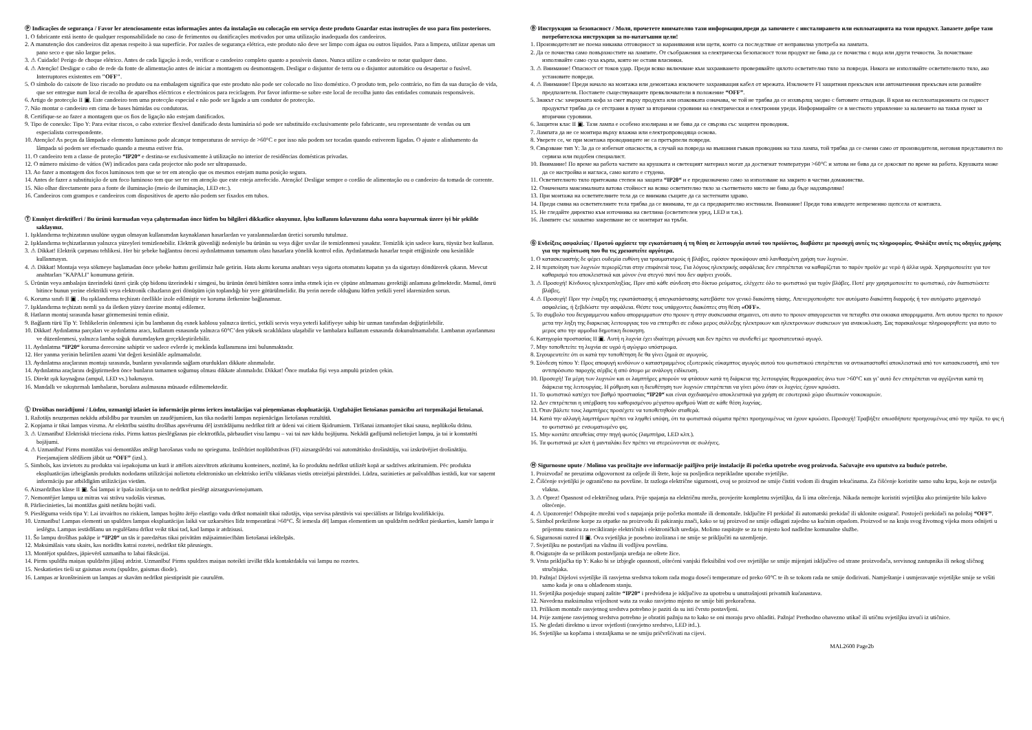Ⓟ Indicações de segurança / Favor ler atenciosamente estas informações antes da instalação ou colocação em serviço deste produto Guardar estas instruções de uso para fins posteriores.
1. O fabricante está isento de qualquer responsabilidade no caso de ferimentos ou danificações motivados por uma utilização inadequada dos candeeiros.
2. A manutenção dos candeeiros diz apenas respeito à sua superfície. Por razões de segurança elétrica, este produto não deve ser limpo com água ou outros líquidos. Para a limpeza, utilizar apenas um pano seco e que não largue pelos.
3. ⚠ Cuidado! Perigo de choque elétrico. Antes de cada ligação à rede, verificar o candeeiro completo quanto a possíveis danos. Nunca utilize o candeeiro se notar qualquer dano.
4. ⚠ Atenção! Desligar o cabo de rede da fonte de alimentação antes de iniciar a montagem ou desmontagem. Desligar o disjuntor de terra ou o disjuntor automático ou desapertar o fusível. Interruptores existentes em "OFF".
5. O símbolo do caixote de lixo riscado no produto ou na embalagem significa que este produto não pode ser colocado no lixo doméstico. O produto tem, pelo contrário, no fim da sua duração de vida, que ser entregue num local de recolha de aparelhos eléctricos e electrónicos para reciclagem. Por favor informe-se sobre este local de recolha junto das entidades comunais responsáveis.
6. Artigo de protecção II ▣. Este candeeiro tem uma protecção especial e não pode ser ligado a um condutor de protecção.
7. Não montar o candeeiro em cima de bases húmidas ou condutoras.
8. Certifique-se ao fazer a montagem que os fios de ligação não estejam danificados.
9. Tipo de conexão: Tipo Y: Para evitar riscos, o cabo exterior flexível danificado desta luminária só pode ser substituído exclusivamente pelo fabricante, seu representante de vendas ou um especialista correspondente.
10. Atenção! As peças da lâmpada e elemento luminoso pode alcançar temperaturas de serviço de >60°C e por isso não podem ser tocadas quando estiverem ligadas. O ajuste e alinhamento da lâmpada só podem ser efectuado quando a mesma estiver fria.
11. O candeeiro tem a classe de proteção “IP20“ e destina-se exclusivamente à utilização no interior de residências domésticas privadas.
12. O número máximo de vátios (W) indicados para cada projector não pode ser ultrapassado.
13. Ao fazer a montagem dos focos luminosos tem que se ter em atenção que os mesmos estejam numa posição segura.
14. Antes de fazer a substituição de um foco luminoso tem que ser ter em atenção que este esteja arrefecido. Atenção! Desligar sempre o cordão de alimentação ou o candeeiro da tomada de corrente.
15. Não olhar directamente para a fonte de iluminação (meio de iluminação, LED etc.).
16. Candeeiros com grampos e candeeiros com dispositivos de aperto não podem ser fixados em tubos.
Ⓣ Emniyet direktifleri / Bu ürünü kurmadan veya çalıştırmadan önce lütfen bu bilgileri dikkatlice okuyunuz. İşbu kullanım kılavuzunu daha sonra başvurmak üzere iyi bir şekilde saklayınız.
1. Işıklandırma teçhizatının usulüne uygun olmayan kullanımdan kaynaklanan hasarlardan ve yaralanmalardan üretici sorumlu tutulmaz.
2. Işıklandırma teçhizatlarının yalnızca yüzeyleri temizlenebilir. Elektrik güvenliği nedeniyle bu ürünün su veya diğer sıvılar ile temizlenmesi yasaktır. Temizlik için sadece kuru, tüysüz bez kullanın.
3. ⚠ Dikkat! Elektrik çarpması tehlikesi. Her bir şebeke bağlantısı öncesi aydınlatmanın tamamını olası hasarlara yönelik kontrol edin. Aydınlatmada hasarlar tespit ettiğinizde onu kesinlikle kullanmayın.
4. ⚠ Dikkat! Montaja veya sökmeye başlamadan önce şebeke hattını gerilimsiz hale getirin. Hata akımı koruma anahtarı veya sigorta otomatını kapatın ya da sigortayı döndürerek çıkarın. Mevcut anahtarları "KAPALI" konumuna getirin.
5. Ürünün veya ambalajın üzerindeki üzeri çizik çöp bidonu üzerindeki r simgesi, bu ürünün ömrü bittikten sonra imha etmek için ev çöpüne atılmaması gerektiği anlamına gelmektedir. Mamul, ömrü bitince bunun yerine elektrikli veya elektronik cihazların geri dönüşüm için toplandığı bir yere götürülmelidir. Bu yerin nerede olduğunu lütfen yetkili yerel idarenizden sorun.
6. Koruma sınıfı II ▣ . Bu ışıklandırma teçhizatı özellikle izole edilmiştir ve koruma iletkenine bağlanamaz.
7. Işıklandırma teçhizatı nemli ya da iletken yüzey üzerine montaj edilemez.
8. Hatların montaj sırasında hasar görmemesini temin ediniz.
9. Bağlantı türü Tip Y: Tehlikelerin önlenmesi için bu lambanın dış esnek kablosu yalnızca üretici, yetkili servis veya yeterli kalifiyeye sahip bir uzman tarafından değiştirilebilir.
10. Dikkat! Aydınlatma parçaları ve aydınlatma aracı, kullanım esnasında yalnızca 60°C’den yüksek sıcaklıklara ulaşabilir ve lambalara kullanım esnasında dokunulmamalıdır. Lambanın ayarlanması ve düzenlenmesi, yalnızca lamba soğuk durumdayken gerçekleştirilebilir.
11. Aydınlatma “IP20“ koruma derecesine sahiptir ve sadece evlerde iç mekânda kullanımına izni bulunmaktadır.
12. Her yanma yerinin belirtilen azami Vat değeri kesinlikle aşılmamalıdır.
13. Aydınlatma araçlarının montajı sırasında, bunların yuvalarında sağlam oturdukları dikkate alınmalıdır.
14. Aydınlatma araçlarını değiştirmeden önce bunların tamamen soğumuş olması dikkate alınmalıdır. Dikkat! Önce mutlaka fişi veya ampulü prizden çekin.
15. Direkt ışık kaynağına (ampul, LED vs.) bakmayın.
16. Mandallı ve sıkıştırmalı lambaların, borulara asılmasına müsaade edilmemektedir.
Ⓛ Drošības norādījumi / Lūdzu, uzmanīgi izlasiet šo informāciju pirms ierīces instalācijas vai pieņemšanas ekspluatācijā. Uzglabājiet lietošanas pamācību arī turpmākajai lietošanai.
1. Ražotājs neuzņemas nekādu atbildību par traumām un zaudējumiem, kas tika nodarīti lampas nepienācīgas lietošanas rezultātā.
2. Kopjama ir tikai lampas virsma. Ar elektrību saistītu drošības apsvērumu dēļ izstrādājumu nedrīkst tīrīt ar ūdeni vai citiem šķidrumiem. Tīrīšanai izmantojiet tikai sausu, neplūkošu drānu.
3. ⚠ Uzmanību! Elektriskā trieciena risks. Pirms katras pieslēgšanas pie elektrotīkla, pārbaudiet visu lampu – vai tai nav kādu bojājumu. Nekādā gadījumā nelietojiet lampu, ja tai ir konstatēti bojājumi.
4. ⚠ Uzmanību! Pirms montāžas vai demontāžas atslēgt barošanas vadu no sprieguma. Izslēdziet noplūdstrāvas (FI) aizsargslēdzi vai automātisko drošinātāju, vai izskrūvējiet drošinātāju. Pieejamajiem slēdžiem jābūt uz “OFF” (izsl.).
5. Simbols, kas izvietots zu produkta vai iepakojuma un kurā ir attēlots aizsvītrots atkritumu konteiners, nozīmē, ka šo produktu nedrīkst utilizēt kopā ar sadzīves atkritumiem. Pēc produkta ekspluatācijas izbeigšanās produkts nododams utilizācijai nolietotu elektronisko un elektrisko ierīču vākšanas vietās otreizējai pārstrādei. Lūdzu, sazinieties ar pašvaldības iestādi, kur var saņemt informāciju par atbildīgām utilizācijas vietām.
6. Aizsardzības klase II ▣. Šai lampai ir īpaša izolācija un to nedrīkst pieslēgt aizsargsavienojumam.
7. Nemontējiet lampu uz mitras vai strāvu vadošās virsmas.
8. Pārliecinieties, lai montāžas gaitā netiktu bojāti vadi.
9. Pieslēguma veids tipa Y: Lai izvairītos no riskiem, lampas bojāto ārējo elastīgo vadu drīkst nomainīt tikai ražotājs, viņa servisa pārstāvis vai speciālists ar līdzīgu kvalifikāciju.
10. Uzmanību! Lampas elementi un spuldzes lampas ekspluatācijas laikā var uzkarsēties līdz temperatūrai >60°C. Šī iemesla dēļ lampas elementiem un spuldzēm nedrīkst pieskarties, kamēr lampa ir ieslēgta. Lampas iestādīšanu un regulēšanu drīkst veikt tikai tad, kad lampa ir atdzisusi.
11. Šo lampu drošības pakāpe ir “IP20“ un tās ir paredzētas tikai privātām mājsaimniecībām lietošanai iekštelpās.
12. Maksimālais vatu skaits, kas norādīts katrai rozetei, nedrīkst tikt pārsniegts.
13. Montējot spuldzes, jāpievērš uzmanība to labai fiksācijai.
14. Pirms spuldžu maiņas spuldzēm jāļauj atdzist. Uzmanību! Pirms spuldzes maiņas noteikti izvilkt tīkla kontaktdakšu vai lampu no rozetes.
15. Neskatieties tieši uz gaismas avotu (spuldze, gaismas diode).
16. Lampas ar kronšteiniem un lampas ar skavām nedrīkst piestiprināt pie caurulēm.
Ⓑ Инструкция за безопасност / Моля, прочетете внимателно тази информация,преди да започнете с инсталирането или екплоатацията на този продукт. Запазете добре тази потребителска инструкция за по-нататъшни цели!
1. Производителят не поема никаква отговорност за наранявания или щети, които са последствие от неправилна употреба на лампата.
2. Да се почиства само повърхностите на лампите. От съображения за електрическа безопасност този продукт не бива да се почиства с вода или други течности. За почистване използвайте само суха кърпа, която не оставя власинки.
3. ⚠ Внимание! Опасност от токов удар. Преди всяко включване към захранването проверявайте цялото осветително тяло за повреди. Никога не използвайте осветителното тяло, ако установите повреди.
4. ⚠ Внимание! Преди начало на монтажа или демонтажа изключете захранващия кабел от мрежата. Изключете FI защитния прекъсвач или автоматичния прекъсвач или развийте предпазителя. Поставете съществуващите превключватели в положение “OFF”.
5. Знакът със зачеркната кофа за смет върху продукта или опаковката означава, че той не трябва да се изхвърлщ заедно с битовите отпадъци. В края на експлоатационната си годност продуктът трябва да се отстрани в пункт за вторични суровини на електрически и електронни уреди. Информирайте се в местното управление за наличието на такъв пункт за вторични суровини.
6. Защитен клас II ▣. Тази лампа е особено изолирана и не бива да се свързва със защитен проводник.
7. Лампата да не се монтира върху влажна или електропроводяща основа.
8. Уверете се, че при монтажа проводниците не са претърпели повреди.
9. Свързване тип Y: За да се избегнат опасности, в случай на повреда на външния гъвкав проводник на таза лампа, той трябва да се смени само от производителя, неговия представител по сервиза или подобен специалист.
10. Внимание! По време на работа частите на крушката и светещият материал могат да достигнат температури >60°C и затова не бива да се докосват по време на работа. Крушката може да се настройва и нагласа, само когато е студена.
11. Осветителното тяло притежава степен на защита “IP20“ и е предназначено само за използване на закрито в частни домакинства.
12. Означената максималната ватова стойност на всяко осветително тяло за съответното място не бива да бъде надхвърляна!
13. При монтажа на осветителните тела да се внимава същите да са застегнати здраво.
14. Преди смяна на осветителните тела трябва да се внимава, те да са предварително изстинали. Внимание! Преди това извадете непременно щепсела от контакта.
15. Не гледайте директно към източника на светлина (осветителен уред, LED и т.н.).
16. Лампите със захватно закрепване не се монтират на тръби.
Ⓖ Ενδείξεις ασφαλείας / Προτού αρχίσετε την εγκατάσταση ή τη θέση σε λειτουργία αυτού του προϊόντος, διαβάστε με προσοχή αυτές τις πληροφορίες. Φυλάξτε αυτές τις οδηγίες χρήσης για την περίπτωση που θα τις χρειαστείτε αργότερα.
1. Ο κατασκευαστής δε φέρει ουδεμία ευθύνη για τραυματισμούς ή βλάβες, εφόσον προκύψουν από λανθασμένη χρήση των λυχνιών.
2. Η περιποίηση των λυχνιών περιορίζεται στην επιφάνειά τους. Για λόγους ηλεκτρικής ασφάλειας δεν επιτρέπεται να καθαρίζεται το παρόν προϊόν με νερό ή άλλα υγρά. Χρησιμοποιείτε για τον καθαρισμό του αποκλειστικά και μόνον ένα στεγνό πανί που δεν αφήνει χνούδι.
3. ⚠ Προσοχή! Κίνδυνος ηλεκτροπληξίας. Πριν από κάθε σύνδεση στο δίκτυο ρεύματος, ελέγχετε όλο το φωτιστικό για τυχόν βλάβες. Ποτέ μην χρησιμοποιείτε το φωτιστικό, εάν διαπιστώσετε βλάβες.
4. ⚠ Προσοχή! Πριν την έναρξη της εγκατάστασης ή απεγκατάστασης κατεβάστε τον γενικό διακόπτη τάσης. Απενεργοποιήστε τον αυτόματο διακόπτη διαρροής ή τον αυτόματο μηχανισμό ασφαλείας, ή ξεβιδώστε την ασφάλεια. Θέστε τους υπάρχοντες διακόπτες στη θέση «OFF».
5. Το συμβολο του διεγραμμενου καδου απορριμματων στο προιον η στην συσκευασια σημαινει, οτι αυτο το προιον απαγορευεται να πεταχθει στα οικιακα απορριμματα. Αντι αυτου πρεπει το προιον μετα την ληξη της διαρκειας λειτουργιας του να επιτερθει σε ειδικο μερος συλλεξης ηλεκτρικων και ηλεκτρονικων συσκευων για ανακυκλωση. Σας παρακαλουμε πληροφορηθειτε για αυτο το μερος απο την αρμοδια δημοτικη διοικηση.
6. Κατηγορία προστασίας II ▣. Αυτή η λυχνία έχει ιδιαίτερη μόνωση και δεν πρέπει να συνδεθεί με προστατευτικό αγωγό.
7. Μην τοποθετείτε τη λυχνία σε υγρό ή αγώγιμο υπόστρωμα.
8. Σιγουρευτείτε ότι οι κατά την τοποθέτηση δε θα γίνει ζημιά σε αγωγούς.
9. Σύνδεση τύπου Y: Προς αποφυγή κινδύνων ο καταστραμμένος εξωτερικός εύκαμπτος αγωγός αυτού του φωτιστικού επιτρέπεται να αντικατασταθεί αποκλειστικά από τον κατασκευαστή, από τον αντιπρόσωπο παροχής σέρβις ή από άτομο με ανάλογη ειδίκευση.
10. Προσοχή! Τα μέρη των λυχνιών και οι λαμπτήρες μπορούν να φτάσουν κατά τη διάρκεια της λειτουργίας θερμοκρασίες άνω των >60°C και γι’ αυτό δεν επιτρέπεται να αγγίζονται κατά τη διάρκεια της λειτουργίας. Η ρύθμιση και η διευθέτηση των λυχνιών επιτρέπεται να γίνει μόνο όταν οι λυχνίες έχουν κρυώσει.
11. Το φωτιστικό κατέχει τον βαθμό προστασίας “IP20“ και είναι σχεδιασμένο αποκλειστικά για χρήση σε εσωτερικό χώρο ιδιωτικών νοικοκυριών.
12. Δεν επιτρέπεται η υπέρβαση του καθορισμένου μέγιστου αριθμού Watt σε κάθε θέση λυχνίας.
13. Όταν βάλετε τους λαμπτήρες προσέχετε να τοποθετηθούν σταθερά.
14. Κατά την αλλαγή λαμπτήρων πρέπει να ληφθεί υπόψη, ότι τα φωτιστικά σώματα πρέπει προηγουμένως να έχουν κρυώσει. Προσοχή! Τραβήξτε οπωσδήποτε προηγουμένως από την πρίζα. το φις ή το φωτιστικό με ενσωματωμένο φις.
15. Μην κοιτάτε απευθείας στην πηγή φωτός (λαμπτήρα, LED κλπ.).
16. Τα φωτιστικά με κλιπ ή μανταλάκι δεν πρέπει να στερεώνονται σε σωλήνες.
Ⓗ Sigurnosne upute / Molimo vas pročitajte ove informacije pažljivo prije instalacije ili početka upotrebe ovog proizvoda. Sačuvajte ovo uputstvo za buduće potrebe.
1. Proizvođač ne preuzima odgovornost za ozljede ili štete, koje su posljedica neprikladne uporabe svjetiljke.
2. Čišćenje svjetiljki je ograničeno na površine. Iz razloga električne sigurnosti, ovaj se proizvod ne smije čistiti vodom ili drugim tekućinama. Za čišćenje koristite samo suhu krpu, koja ne ostavlja vlakna.
3. ⚠ Oprez! Opasnost od električnog udara. Prije spajanja na električnu mrežu, provjerite kompletnu svjetiljku, da li ima oštećenja. Nikada nemojte koristiti svjetiljku ako primijetite bilo kakvo oštećenje.
4. ⚠ Upozorenje! Odspojite mrežni vod s napajanja prije početka montaže ili demontaže. Isključite FI prekidač ili automatski prekidač ili uklonite osigurač. Postojeći prekidači na položaj “OFF”.
5. Simbol prekrižene korpe za otpatke na proizvodu ili pakiranju znači, kako se taj proizvod ne smije odlagati zajedno sa kućnim otpadom. Proizvod se na kraju svog životnog vijeka mora odnijeti u prijemnu stanicu za recikliranje električnih i elektroničkih uređaja. Molimo raspitajte se za to mjesto kod nadležne komunalne službe.
6. Sigurnosni razred II ▣. Ova svjetiljka je posebno izolirana i ne smije se priključiti na uzemljenje.
7. Svjetiljku ne postavljati na vlažnu ili vodljivu površinu.
8. Osigurajte da se prilikom postavljanja uređaja ne oštete žice.
9. Vrsta priključka tip Y: Kako bi se izbjegle opasnosti, oštećeni vanjski fleksibilni vod ove svjetiljke se smije mijenjati isključivo od strane proizvođača, servisnog zastupnika ili nekog sličnog stručnjaka.
10. Pažnja! Dijelovi svjetiljke ili rasvjetna sredstva tokom rada mogu doseći temperature od preko 60°C te ih se tokom rada ne smije dodirivati. Namještanje i usmjeravanje svjetiljke smije se vršiti samo kada je ona u ohlađenom stanju.
11. Svjetiljka posjeduje stupanj zaštite “IP20“ i predviđena je isključivo za upotrebu u unutrašnjosti privatnih kućanastava.
12. Navedena maksimalna vrijednost wata za svako rasvjetno mjesto ne smije biti prekoračena.
13. Prilikom montaže rasvjetnog sredstva potrebno je paziti da su isti čvrsto postavljeni.
14. Prije zamjene rasvjetnog sredstva potrebno je obratiti pažnju na to kako se oni moraju prvo ohladiti. Pažnja! Prethodno obavezno utikač ili utičnu svjetiljku izvući iz utičnice.
15. Ne gledati direktno u izvor svjetlosti (rasvjetno sredstvo, LED itd..).
16. Svjetiljke sa kopčama i stezaljkama se ne smiju pričvršćivati na cijevi.
MAL2600 Page2b